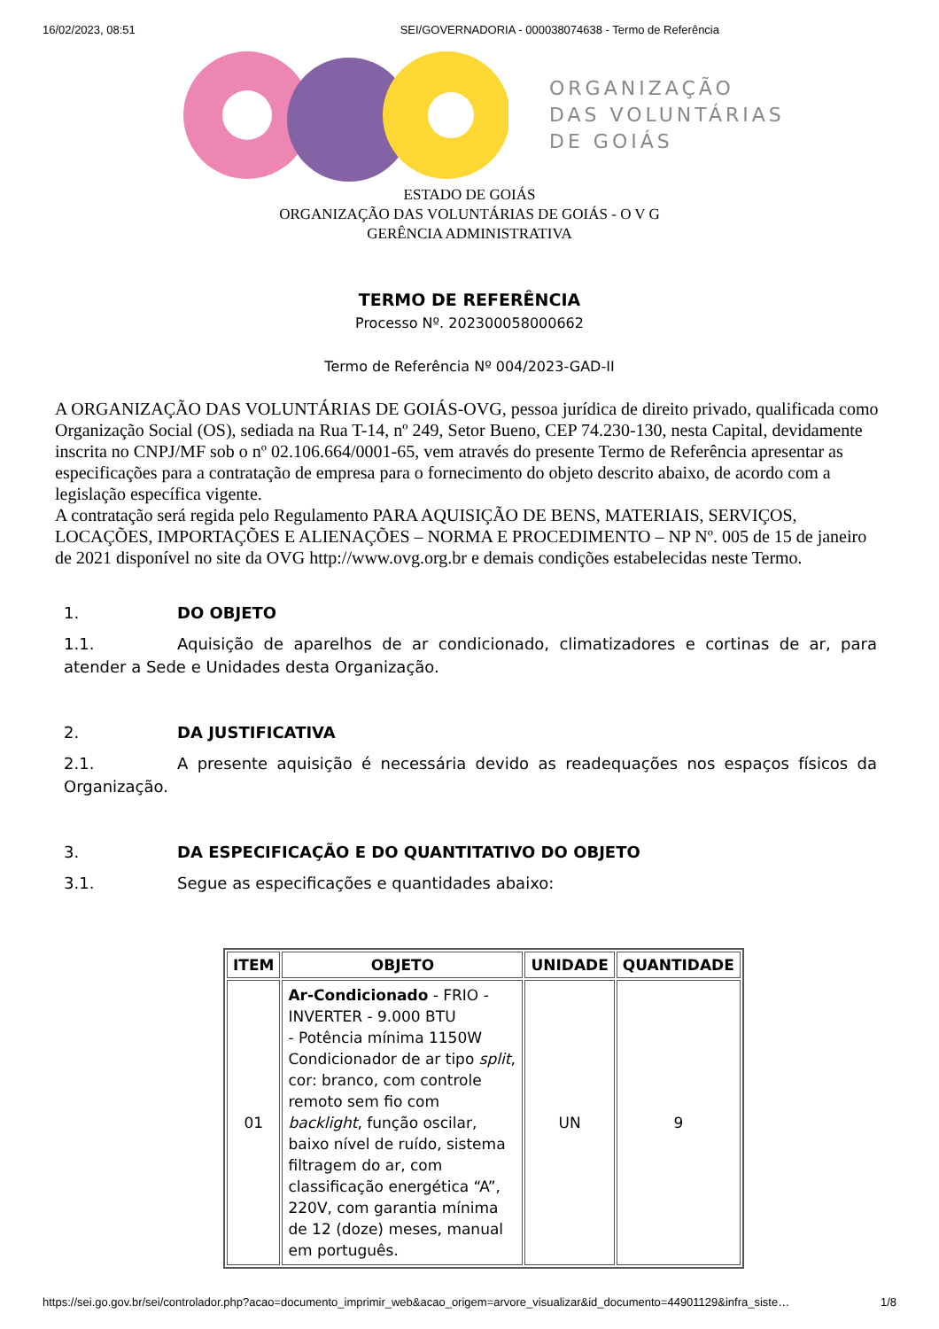16/02/2023, 08:51 SEI/GOVERNADORIA - 000038074638 - Termo de Referência
ORGANIZAÇÃO
DAS VOLUNTÁRIAS
DE GOIÁS
ESTADO DE GOIÁS
ORGANIZAÇÃO DAS VOLUNTÁRIAS DE GOIÁS - O V G
GERÊNCIA ADMINISTRATIVA
TERMO DE REFERÊNCIA
Processo Nº. 202300058000662
Termo de Referência Nº 004/2023-GAD-II
A ORGANIZAÇÃO DAS VOLUNTÁRIAS DE GOIÁS-OVG, pessoa jurídica de direito privado, qualificada como Organização Social (OS), sediada na Rua T-14, nº 249, Setor Bueno, CEP 74.230-130, nesta Capital, devidamente inscrita no CNPJ/MF sob o nº 02.106.664/0001-65, vem através do presente Termo de Referência apresentar as especificações para a contratação de empresa para o fornecimento do objeto descrito abaixo, de acordo com a legislação específica vigente.
A contratação será regida pelo Regulamento PARA AQUISIÇÃO DE BENS, MATERIAIS, SERVIÇOS, LOCAÇÕES, IMPORTAÇÕES E ALIENAÇÕES – NORMA E PROCEDIMENTO – NP Nº. 005 de 15 de janeiro de 2021 disponível no site da OVG http://www.ovg.org.br e demais condições estabelecidas neste Termo.
1. DO OBJETO
1.1. Aquisição de aparelhos de ar condicionado, climatizadores e cortinas de ar, para atender a Sede e Unidades desta Organização.
2. DA JUSTIFICATIVA
2.1. A presente aquisição é necessária devido as readequações nos espaços físicos da Organização.
3. DA ESPECIFICAÇÃO E DO QUANTITATIVO DO OBJETO
3.1. Segue as especificações e quantidades abaixo:
| ITEM | OBJETO | UNIDADE | QUANTIDADE |
| --- | --- | --- | --- |
| 01 | Ar-Condicionado - FRIO - INVERTER - 9.000 BTU - Potência mínima 1150W Condicionador de ar tipo split , cor: branco, com controle remoto sem fio com backlight , função oscilar, baixo nível de ruído, sistema filtragem do ar, com classificação energética “A”, 220V, com garantia mínima de 12 (doze) meses, manual em português. | UN | 9 |
https://sei.go.gov.br/sei/controlador.php?acao=documento_imprimir_web&acao_origem=arvore_visualizar&id_documento=44901129&infra_siste… 1/8